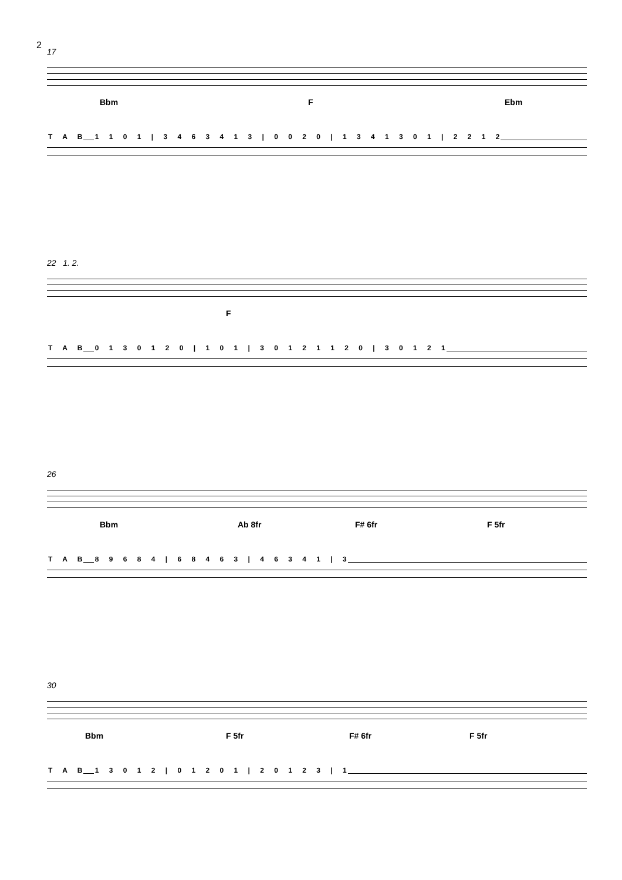2
17
Bbm F Ebm
T A B 1 1 0 1 | 3 4 6 3 4 1 3 | 0 0 2 0 | 1 3 4 1 3 0 1 | 2 2 1 2
22 1. 2.
F
T A B 0 1 3 0 1 2 0 | 1 0 1 | 3 0 1 2 1 1 2 0 | 3 0 1 2 1
26
Bbm Ab 8fr F# 6fr F 5fr
T A B 8 9 6 8 4 | 6 8 4 6 3 | 4 6 3 4 1 | 3
30
Bbm F 5fr F# 6fr F 5fr
T A B 1 3 0 1 2 | 0 1 2 0 1 | 2 0 1 2 3 | 1